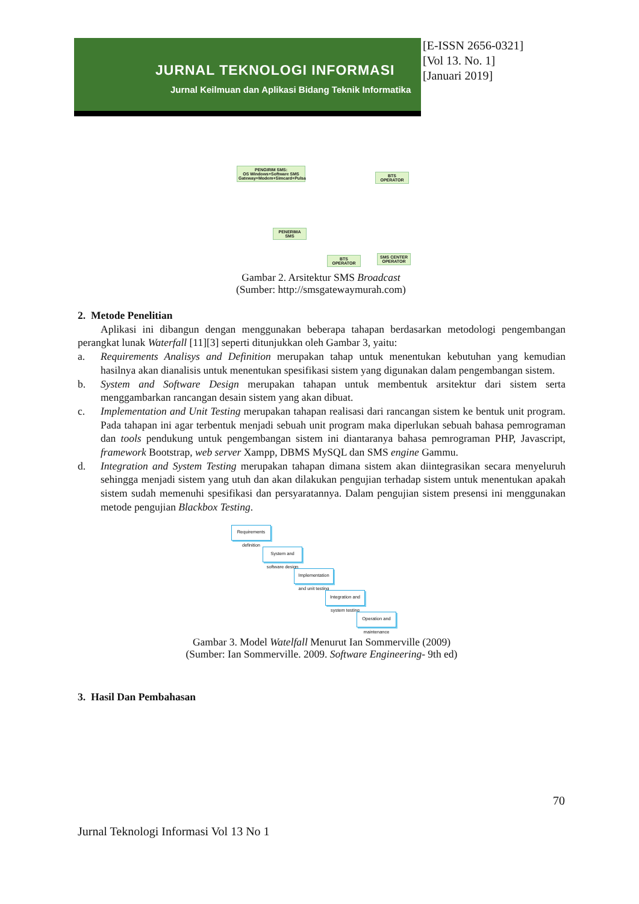JURNAL TEKNOLOGI INFORMASI
Jurnal Keilmuan dan Aplikasi Bidang Teknik Informatika
[E-ISSN 2656-0321]
[Vol 13. No. 1]
[Januari 2019]
PENGIRIM SMS:
OS Windows+Software SMS Gateway+Modem+Simcard+Pulsa
BTS
OPERATOR
PENERIMA
SMS
BTS
OPERATOR
SMS CENTER
OPERATOR
Gambar 2. Arsitektur SMS Broadcast
(Sumber: http://smsgatewaymurah.com)
2. Metode Penelitian
Aplikasi ini dibangun dengan menggunakan beberapa tahapan berdasarkan metodologi pengembangan perangkat lunak Waterfall [11][3] seperti ditunjukkan oleh Gambar 3, yaitu:
a. Requirements Analisys and Definition merupakan tahap untuk menentukan kebutuhan yang kemudian hasilnya akan dianalisis untuk menentukan spesifikasi sistem yang digunakan dalam pengembangan sistem.
b. System and Software Design merupakan tahapan untuk membentuk arsitektur dari sistem serta menggambarkan rancangan desain sistem yang akan dibuat.
c. Implementation and Unit Testing merupakan tahapan realisasi dari rancangan sistem ke bentuk unit program. Pada tahapan ini agar terbentuk menjadi sebuah unit program maka diperlukan sebuah bahasa pemrograman dan tools pendukung untuk pengembangan sistem ini diantaranya bahasa pemrograman PHP, Javascript, framework Bootstrap, web server Xampp, DBMS MySQL dan SMS engine Gammu.
d. Integration and System Testing merupakan tahapan dimana sistem akan diintegrasikan secara menyeluruh sehingga menjadi sistem yang utuh dan akan dilakukan pengujian terhadap sistem untuk menentukan apakah sistem sudah memenuhi spesifikasi dan persyaratannya. Dalam pengujian sistem presensi ini menggunakan metode pengujian Blackbox Testing.
Requirements definition
System and software design
Implementation and unit testing
Integration and system testing
Operation and maintenance
Gambar 3. Model Watelfall Menurut Ian Sommerville (2009)
(Sumber: Ian Sommerville. 2009. Software Engineering- 9th ed)
3. Hasil Dan Pembahasan
70
Jurnal Teknologi Informasi Vol 13 No 1